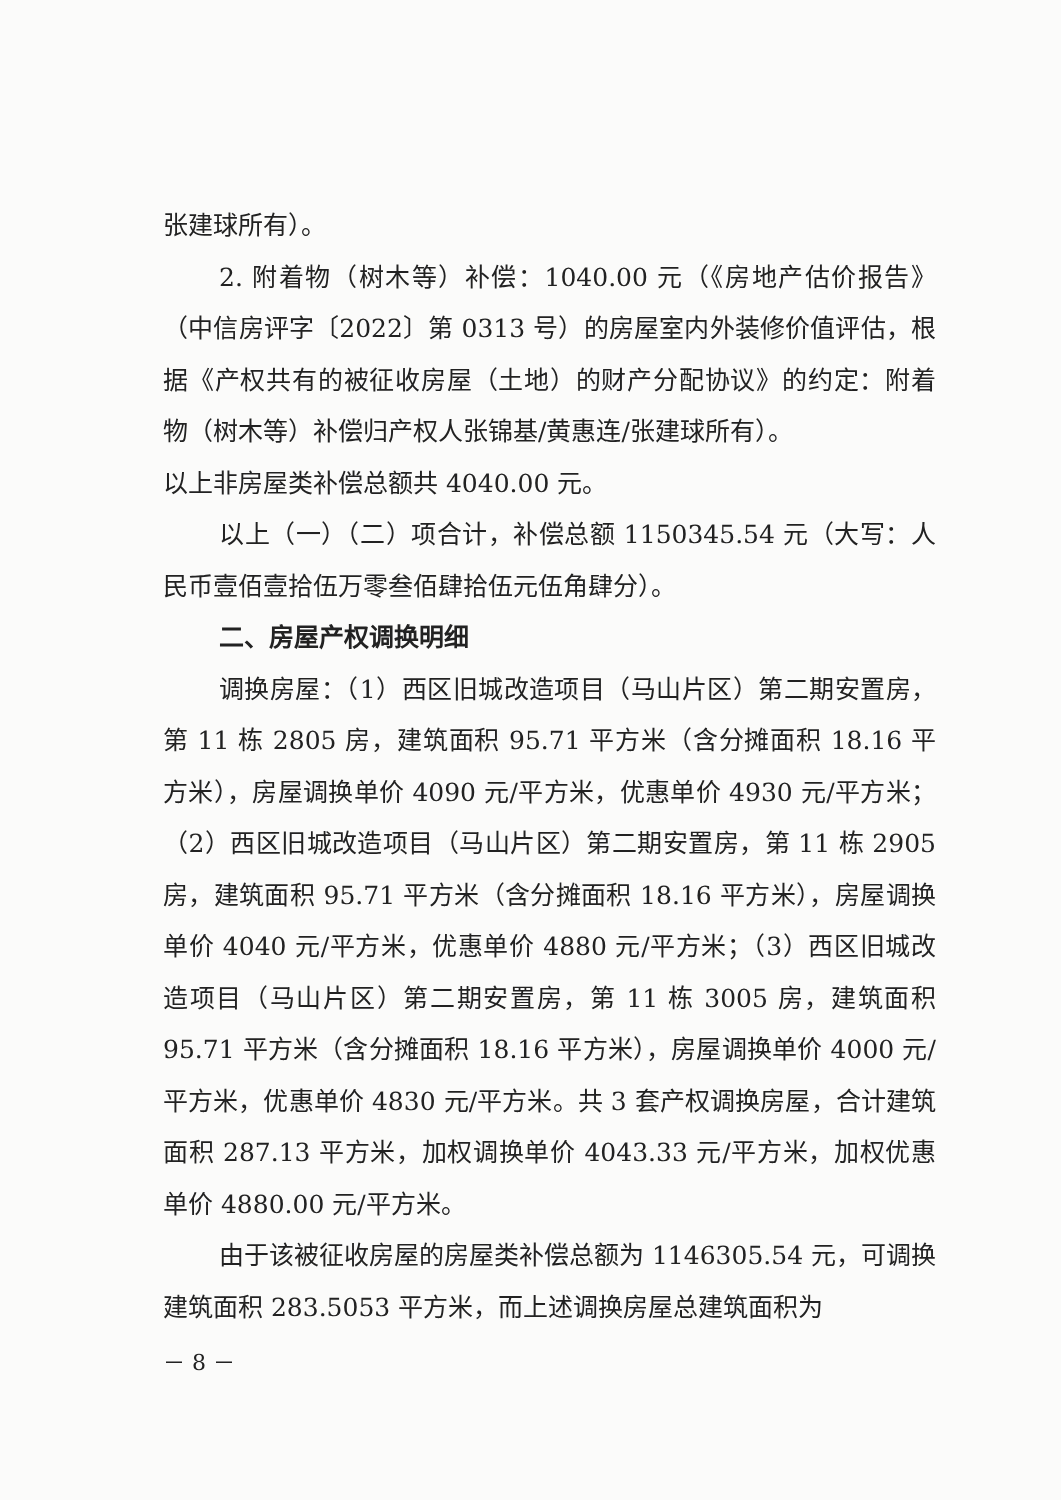张建球所有）。
2. 附着物（树木等）补偿：1040.00 元（《房地产估价报告》（中信房评字〔2022〕第 0313 号）的房屋室内外装修价值评估，根据《产权共有的被征收房屋（土地）的财产分配协议》的约定：附着物（树木等）补偿归产权人张锦基/黄惠连/张建球所有）。
以上非房屋类补偿总额共 4040.00 元。
以上（一）（二）项合计，补偿总额 1150345.54 元（大写：人民币壹佰壹拾伍万零叁佰肆拾伍元伍角肆分）。
二、房屋产权调换明细
调换房屋：（1）西区旧城改造项目（马山片区）第二期安置房，第 11 栋 2805 房，建筑面积 95.71 平方米（含分摊面积 18.16 平方米），房屋调换单价 4090 元/平方米，优惠单价 4930 元/平方米；（2）西区旧城改造项目（马山片区）第二期安置房，第 11 栋 2905 房，建筑面积 95.71 平方米（含分摊面积 18.16 平方米），房屋调换单价 4040 元/平方米，优惠单价 4880 元/平方米；（3）西区旧城改造项目（马山片区）第二期安置房，第 11 栋 3005 房，建筑面积 95.71 平方米（含分摊面积 18.16 平方米），房屋调换单价 4000 元/平方米，优惠单价 4830 元/平方米。共 3 套产权调换房屋，合计建筑面积 287.13 平方米，加权调换单价 4043.33 元/平方米，加权优惠单价 4880.00 元/平方米。
由于该被征收房屋的房屋类补偿总额为 1146305.54 元，可调换建筑面积 283.5053 平方米，而上述调换房屋总建筑面积为
－ 8 －